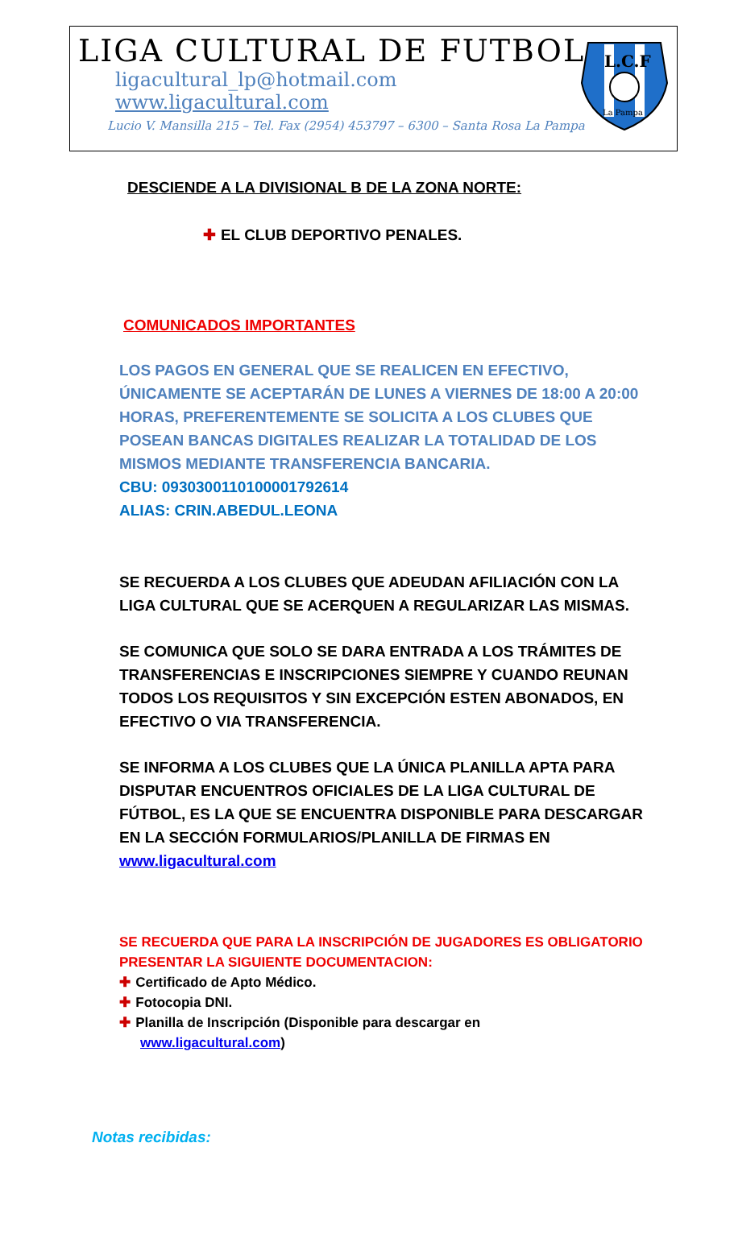LIGA CULTURAL DE FUTBOL
ligacultural_lp@hotmail.com
www.ligacultural.com
Lucio V. Mansilla 215 – Tel. Fax (2954) 453797 – 6300 – Santa Rosa La Pampa
L.C.F
La Pampa
DESCIENDE A LA DIVISIONAL B DE LA ZONA NORTE:
✚ EL CLUB DEPORTIVO PENALES.
COMUNICADOS IMPORTANTES
LOS PAGOS EN GENERAL QUE SE REALICEN EN EFECTIVO, ÚNICAMENTE SE ACEPTARÁN DE LUNES A VIERNES DE 18:00 A 20:00 HORAS, PREFERENTEMENTE SE SOLICITA A LOS CLUBES QUE POSEAN BANCAS DIGITALES REALIZAR LA TOTALIDAD DE LOS MISMOS MEDIANTE TRANSFERENCIA BANCARIA.
CBU: 0930300110100001792614
ALIAS: CRIN.ABEDUL.LEONA
SE RECUERDA A LOS CLUBES QUE ADEUDAN AFILIACIÓN CON LA LIGA CULTURAL QUE SE ACERQUEN A REGULARIZAR LAS MISMAS.
SE COMUNICA QUE SOLO SE DARA ENTRADA A LOS TRÁMITES DE TRANSFERENCIAS E INSCRIPCIONES SIEMPRE Y CUANDO REUNAN TODOS LOS REQUISITOS Y SIN EXCEPCIÓN ESTEN ABONADOS, EN EFECTIVO O VIA TRANSFERENCIA.
SE INFORMA A LOS CLUBES QUE LA ÚNICA PLANILLA APTA PARA DISPUTAR ENCUENTROS OFICIALES DE LA LIGA CULTURAL DE FÚTBOL, ES LA QUE SE ENCUENTRA DISPONIBLE PARA DESCARGAR EN LA SECCIÓN FORMULARIOS/PLANILLA DE FIRMAS EN www.ligacultural.com
SE RECUERDA QUE PARA LA INSCRIPCIÓN DE JUGADORES ES OBLIGATORIO PRESENTAR LA SIGUIENTE DOCUMENTACION:
✚ Certificado de Apto Médico.
✚ Fotocopia DNI.
✚ Planilla de Inscripción (Disponible para descargar en
www.ligacultural.com)
Notas recibidas: